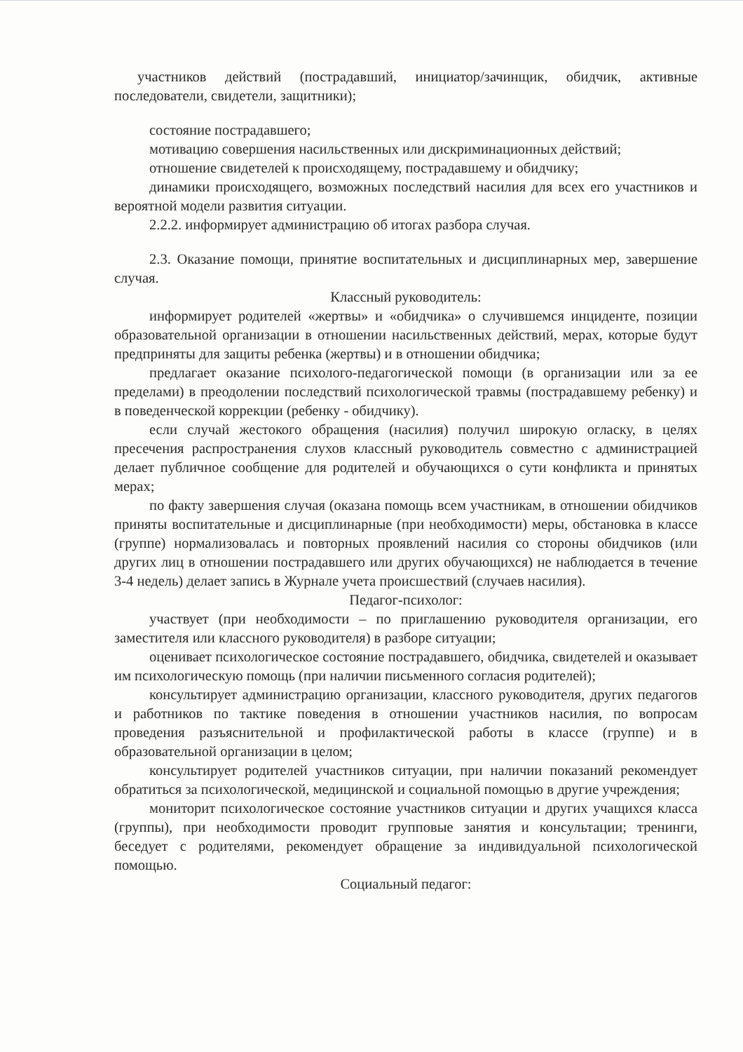участников действий (пострадавший, инициатор/зачинщик, обидчик, активные последователи, свидетели, защитники);
состояние пострадавшего;
мотивацию совершения насильственных или дискриминационных действий;
отношение свидетелей к происходящему, пострадавшему и обидчику;
динамики происходящего, возможных последствий насилия для всех его участников и вероятной модели развития ситуации.
2.2.2. информирует администрацию об итогах разбора случая.
2.3. Оказание помощи, принятие воспитательных и дисциплинарных мер, завершение случая.
Классный руководитель:
информирует родителей «жертвы» и «обидчика» о случившемся инциденте, позиции образовательной организации в отношении насильственных действий, мерах, которые будут предприняты для защиты ребенка (жертвы) и в отношении обидчика;
предлагает оказание психолого-педагогической помощи (в организации или за ее пределами) в преодолении последствий психологической травмы (пострадавшему ребенку) и в поведенческой коррекции (ребенку - обидчику).
если случай жестокого обращения (насилия) получил широкую огласку, в целях пресечения распространения слухов классный руководитель совместно с администрацией делает публичное сообщение для родителей и обучающихся о сути конфликта и принятых мерах;
по факту завершения случая (оказана помощь всем участникам, в отношении обидчиков приняты воспитательные и дисциплинарные (при необходимости) меры, обстановка в классе (группе) нормализовалась и повторных проявлений насилия со стороны обидчиков (или других лиц в отношении пострадавшего или других обучающихся) не наблюдается в течение 3-4 недель) делает запись в Журнале учета происшествий (случаев насилия).
Педагог-психолог:
участвует (при необходимости – по приглашению руководителя организации, его заместителя или классного руководителя) в разборе ситуации;
оценивает психологическое состояние пострадавшего, обидчика, свидетелей и оказывает им психологическую помощь (при наличии письменного согласия родителей);
консультирует администрацию организации, классного руководителя, других педагогов и работников по тактике поведения в отношении участников насилия, по вопросам проведения разъяснительной и профилактической работы в классе (группе) и в образовательной организации в целом;
консультирует родителей участников ситуации, при наличии показаний рекомендует обратиться за психологической, медицинской и социальной помощью в другие учреждения;
мониторит психологическое состояние участников ситуации и других учащихся класса (группы), при необходимости проводит групповые занятия и консультации; тренинги, беседует с родителями, рекомендует обращение за индивидуальной психологической помощью.
Социальный педагог: